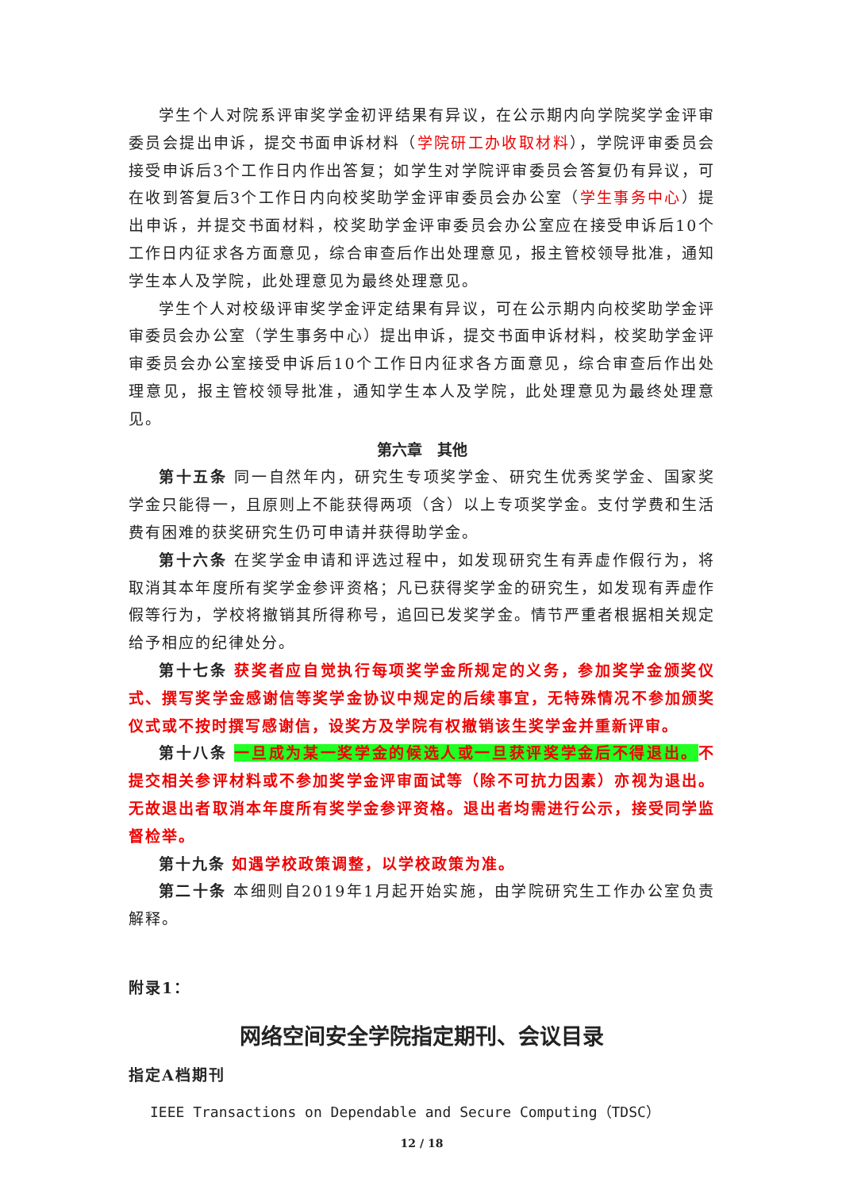学生个人对院系评审奖学金初评结果有异议，在公示期内向学院奖学金评审委员会提出申诉，提交书面申诉材料（学院研工办收取材料），学院评审委员会接受申诉后3个工作日内作出答复；如学生对学院评审委员会答复仍有异议，可在收到答复后3个工作日内向校奖助学金评审委员会办公室（学生事务中心）提出申诉，并提交书面材料，校奖助学金评审委员会办公室应在接受申诉后10个工作日内征求各方面意见，综合审查后作出处理意见，报主管校领导批准，通知学生本人及学院，此处理意见为最终处理意见。
学生个人对校级评审奖学金评定结果有异议，可在公示期内向校奖助学金评审委员会办公室（学生事务中心）提出申诉，提交书面申诉材料，校奖助学金评审委员会办公室接受申诉后10个工作日内征求各方面意见，综合审查后作出处理意见，报主管校领导批准，通知学生本人及学院，此处理意见为最终处理意见。
第六章　其他
第十五条 同一自然年内，研究生专项奖学金、研究生优秀奖学金、国家奖学金只能得一，且原则上不能获得两项（含）以上专项奖学金。支付学费和生活费有困难的获奖研究生仍可申请并获得助学金。
第十六条 在奖学金申请和评选过程中，如发现研究生有弄虚作假行为，将取消其本年度所有奖学金参评资格；凡已获得奖学金的研究生，如发现有弄虚作假等行为，学校将撤销其所得称号，追回已发奖学金。情节严重者根据相关规定给予相应的纪律处分。
第十七条 获奖者应自觉执行每项奖学金所规定的义务，参加奖学金颁奖仪式、撰写奖学金感谢信等奖学金协议中规定的后续事宜，无特殊情况不参加颁奖仪式或不按时撰写感谢信，设奖方及学院有权撤销该生奖学金并重新评审。
第十八条 一旦成为某一奖学金的候选人或一旦获评奖学金后不得退出。不提交相关参评材料或不参加奖学金评审面试等（除不可抗力因素）亦视为退出。无故退出者取消本年度所有奖学金参评资格。退出者均需进行公示，接受同学监督检举。
第十九条 如遇学校政策调整，以学校政策为准。
第二十条 本细则自2019年1月起开始实施，由学院研究生工作办公室负责解释。
附录1：
网络空间安全学院指定期刊、会议目录
指定A档期刊
IEEE Transactions on Dependable and Secure Computing（TDSC）
12 / 18